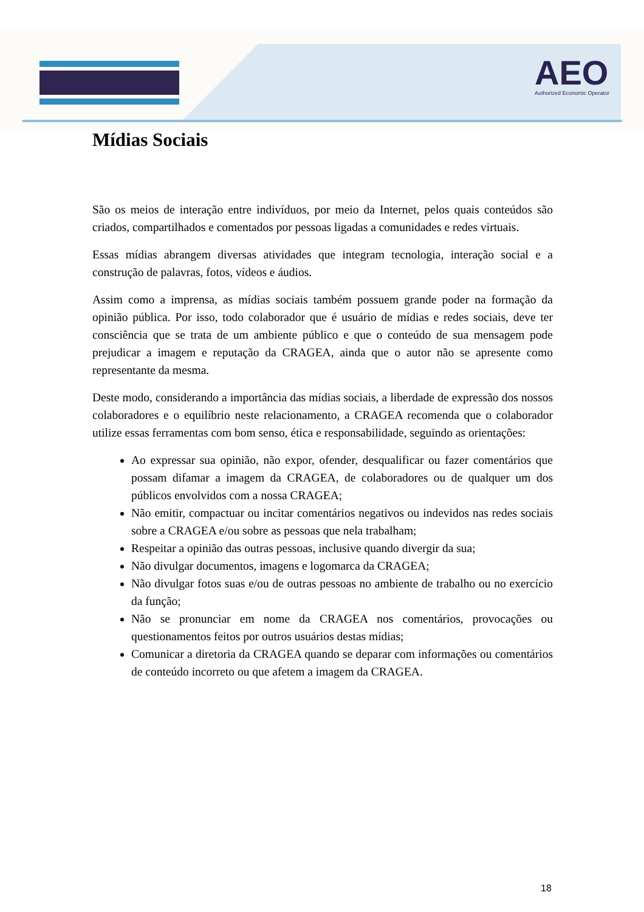AEO
Authorized Economic Operator
Mídias Sociais
São os meios de interação entre indivíduos, por meio da Internet, pelos quais conteúdos são criados, compartilhados e comentados por pessoas ligadas a comunidades e redes virtuais.
Essas mídias abrangem diversas atividades que integram tecnologia, interação social e a construção de palavras, fotos, vídeos e áudios.
Assim como a imprensa, as mídias sociais também possuem grande poder na formação da opinião pública. Por isso, todo colaborador que é usuário de mídias e redes sociais, deve ter consciência que se trata de um ambiente público e que o conteúdo de sua mensagem pode prejudicar a imagem e reputação da CRAGEA, ainda que o autor não se apresente como representante da mesma.
Deste modo, considerando a importância das mídias sociais, a liberdade de expressão dos nossos colaboradores e o equilíbrio neste relacionamento, a CRAGEA recomenda que o colaborador utilize essas ferramentas com bom senso, ética e responsabilidade, seguindo as orientações:
Ao expressar sua opinião, não expor, ofender, desqualificar ou fazer comentários que possam difamar a imagem da CRAGEA, de colaboradores ou de qualquer um dos públicos envolvidos com a nossa CRAGEA;
Não emitir, compactuar ou incitar comentários negativos ou indevidos nas redes sociais sobre a CRAGEA e/ou sobre as pessoas que nela trabalham;
Respeitar a opinião das outras pessoas, inclusive quando divergir da sua;
Não divulgar documentos, imagens e logomarca da CRAGEA;
Não divulgar fotos suas e/ou de outras pessoas no ambiente de trabalho ou no exercício da função;
Não se pronunciar em nome da CRAGEA nos comentários, provocações ou questionamentos feitos por outros usuários destas mídias;
Comunicar a diretoria da CRAGEA quando se deparar com informações ou comentários de conteúdo incorreto ou que afetem a imagem da CRAGEA.
18